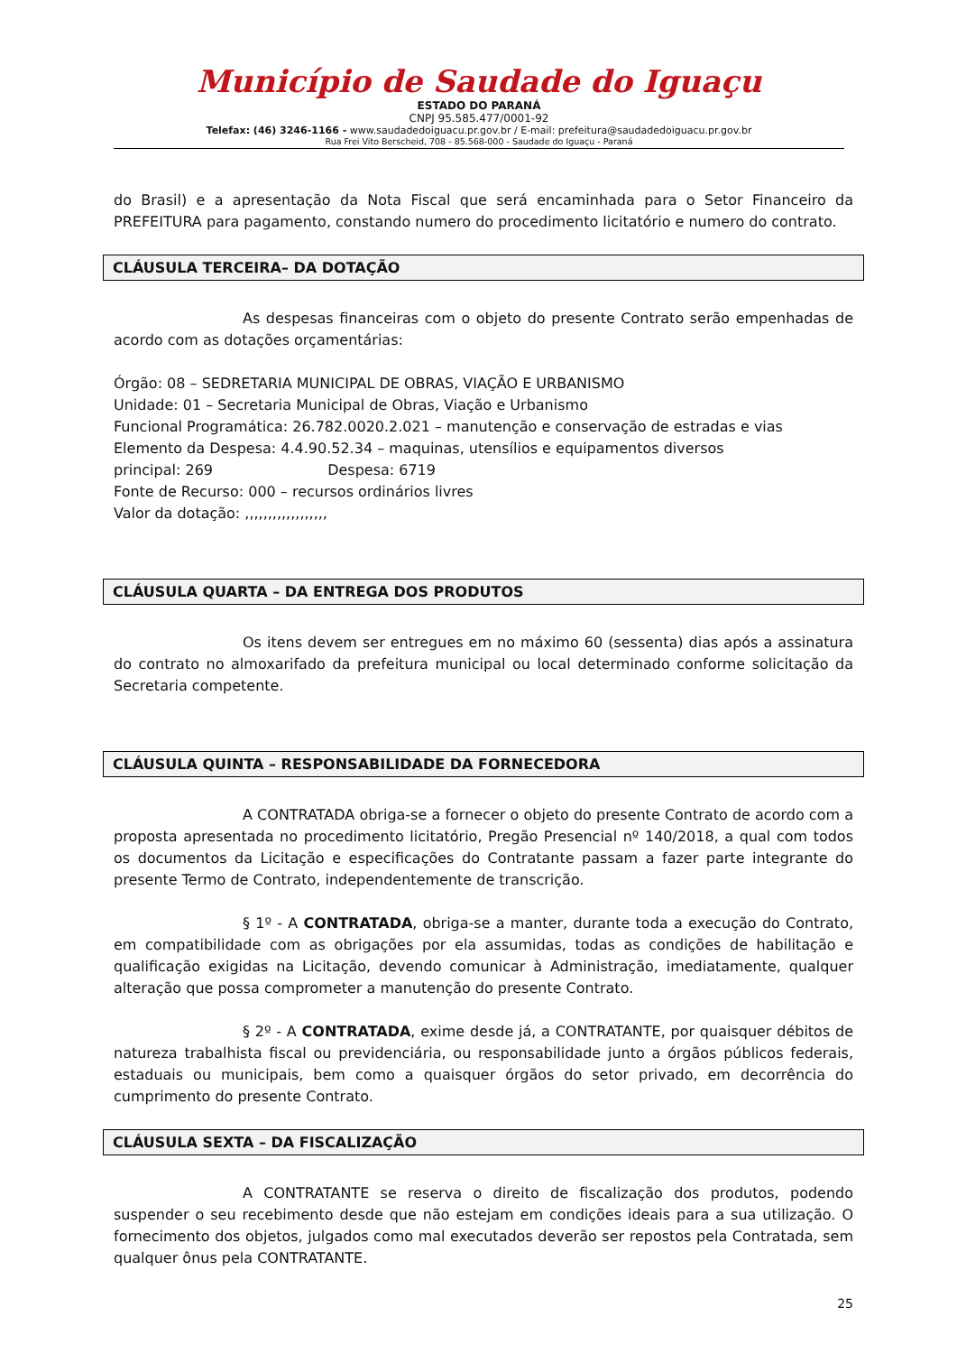Município de Saudade do Iguaçu
ESTADO DO PARANÁ
CNPJ 95.585.477/0001-92
Telefax: (46) 3246-1166 - www.saudadedoiguacu.pr.gov.br / E-mail: prefeitura@saudadedoiguacu.pr.gov.br
Rua Frei Vito Berscheid, 708 - 85.568-000 - Saudade do Iguaçu - Paraná
do Brasil) e a apresentação da Nota Fiscal que será encaminhada para o Setor Financeiro da PREFEITURA para pagamento, constando numero do procedimento licitatório e numero do contrato.
CLÁUSULA TERCEIRA– DA DOTAÇÃO
As despesas financeiras com o objeto do presente Contrato serão empenhadas de acordo com as dotações orçamentárias:
Órgão: 08 – SEDRETARIA MUNICIPAL DE OBRAS, VIAÇÃO E URBANISMO
Unidade: 01 – Secretaria Municipal de Obras, Viação e Urbanismo
Funcional Programática: 26.782.0020.2.021 – manutenção e conservação de estradas e vias
Elemento da Despesa: 4.4.90.52.34 – maquinas, utensílios e equipamentos diversos
principal: 269 Despesa: 6719
Fonte de Recurso: 000 – recursos ordinários livres
Valor da dotação: ,,,,,,,,,,,,,,,,,,
CLÁUSULA QUARTA – DA ENTREGA DOS PRODUTOS
Os itens devem ser entregues em no máximo 60 (sessenta) dias após a assinatura do contrato no almoxarifado da prefeitura municipal ou local determinado conforme solicitação da Secretaria competente.
CLÁUSULA QUINTA – RESPONSABILIDADE DA FORNECEDORA
A CONTRATADA obriga-se a fornecer o objeto do presente Contrato de acordo com a proposta apresentada no procedimento licitatório, Pregão Presencial nº 140/2018, a qual com todos os documentos da Licitação e especificações do Contratante passam a fazer parte integrante do presente Termo de Contrato, independentemente de transcrição.
§ 1º - A CONTRATADA, obriga-se a manter, durante toda a execução do Contrato, em compatibilidade com as obrigações por ela assumidas, todas as condições de habilitação e qualificação exigidas na Licitação, devendo comunicar à Administração, imediatamente, qualquer alteração que possa comprometer a manutenção do presente Contrato.
§ 2º - A CONTRATADA, exime desde já, a CONTRATANTE, por quaisquer débitos de natureza trabalhista fiscal ou previdenciária, ou responsabilidade junto a órgãos públicos federais, estaduais ou municipais, bem como a quaisquer órgãos do setor privado, em decorrência do cumprimento do presente Contrato.
CLÁUSULA SEXTA – DA FISCALIZAÇÃO
A CONTRATANTE se reserva o direito de fiscalização dos produtos, podendo suspender o seu recebimento desde que não estejam em condições ideais para a sua utilização. O fornecimento dos objetos, julgados como mal executados deverão ser repostos pela Contratada, sem qualquer ônus pela CONTRATANTE.
25